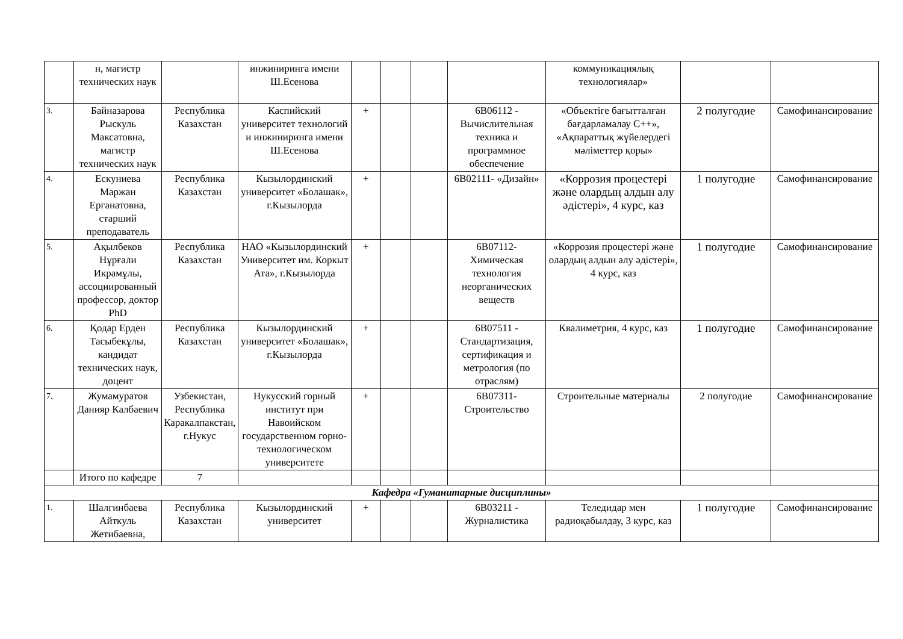| | н, магистр технических наук | | инжиниринга имени Ш.Есенова | | | | | коммуникациялық технологиялар» | | |
| 3. | Байназарова Рыскуль Максатовна, магистр технических наук | Республика Казахстан | Каспийский университет технологий и инжиниринга имени Ш.Есенова | + | | | 6В06112 - Вычислительная техника и программное обеспечение | «Объектіге бағытталған бағдарламалау С++», «Ақпараттық жүйелердегі мәліметтер қоры» | 2 полугодие | Самофинансирование |
| 4. | Ескуниева Маржан Ерганатовна, старший преподаватель | Республика Казахстан | Кызылординский университет «Болашак», г.Кызылорда | + | | | 6В02111- «Дизайн» | «Коррозия процестері және олардың алдын алу әдістері», 4 курс, каз | 1 полугодие | Самофинансирование |
| 5. | Ақылбеков Нұрғали Икрамұлы, ассоциированный профессор, доктор PhD | Республика Казахстан | НАО «Кызылординский Университет им. Коркыт Ата», г.Кызылорда | + | | | 6В07112- Химическая технология неорганических веществ | «Коррозия процестері және олардың алдын алу әдістері», 4 курс, каз | 1 полугодие | Самофинансирование |
| 6. | Қодар Ерден Тасыбекұлы, кандидат технических наук, доцент | Республика Казахстан | Кызылординский университет «Болашак», г.Кызылорда | + | | | 6В07511 - Стандартизация, сертификация и метрология (по отраслям) | Квалиметрия, 4 курс, каз | 1 полугодие | Самофинансирование |
| 7. | Жумамуратов Данияр Калбаевич | Узбекистан, Республика Каракалпакстан, г.Нукус | Нукусский горный институт при Навоийском государственном горно-технологическом университете | + | | | 6В07311- Строительство | Строительные материалы | 2 полугодие | Самофинансирование |
| | Итого по кафедре | 7 | | | | | | | | |
| Кафедра «Гуманитарные дисциплины» | | | | | | | | | | |
| 1. | Шалгинбаева Айткуль Жетибаевна, | Республика Казахстан | Кызылординский университет | + | | | 6В03211 - Журналистика | Теледидар мен радиоқабылдау, 3 курс, каз | 1 полугодие | Самофинансирование |